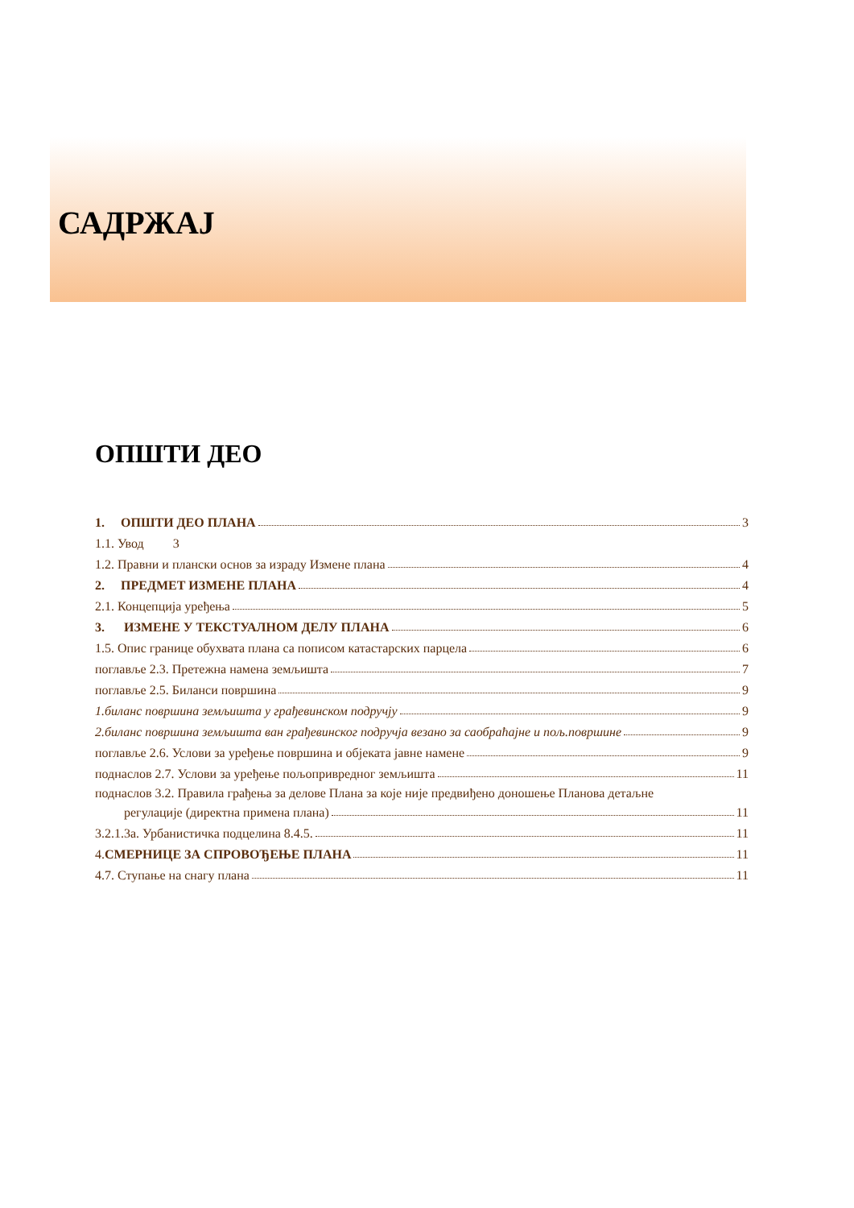САДРЖАЈ
ОПШТИ ДЕО
1. ОПШТИ ДЕО ПЛАНА 3
1.1. Увод 3
1.2. Правни и плански основ за израду Измене плана 4
2. ПРЕДМЕТ ИЗМЕНЕ ПЛАНА 4
2.1. Концепција уређења 5
3. ИЗМЕНЕ У ТЕКСТУАЛНОМ ДЕЛУ ПЛАНА 6
1.5. Опис границе обухвата плана са пописом катастарских парцела 6
поглавље 2.3. Претежна намена земљишта 7
поглавље 2.5. Биланси површина 9
1.биланс површина земљишта у грађевинском подручју 9
2.биланс површина земљишта ван грађевинског подручја везано за саобраћајне и пољ.површине 9
поглавље 2.6. Услови за уређење површина и објеката јавне намене 9
поднаслов 2.7. Услови за уређење пољопривредног земљишта 11
поднаслов 3.2. Правила грађења за делове Плана за које није предвиђено доношење Планова детаљне
регулације (директна примена плана) 11
3.2.1.3а. Урбанистичка подцелина 8.4.5. 11
4.СМЕРНИЦЕ ЗА СПРОВОЂЕЊЕ ПЛАНА 11
4.7. Ступање на снагу плана 11